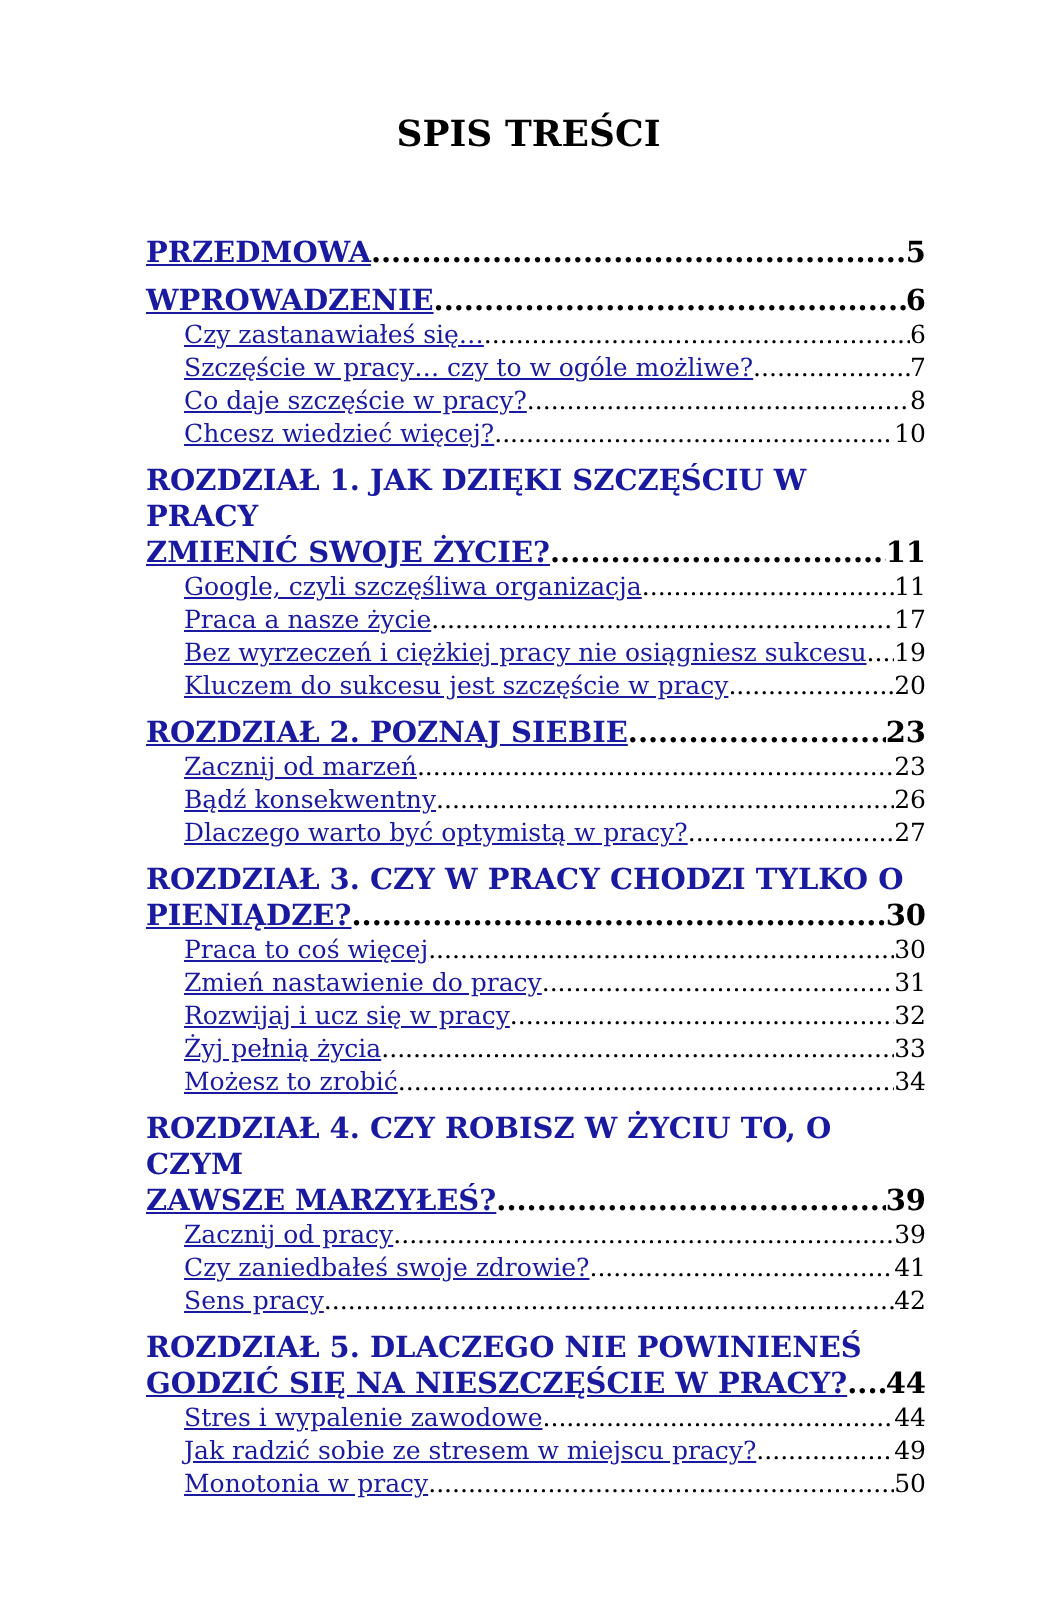SPIS TREŚCI
PRZEDMOWA 5
WPROWADZENIE 6
Czy zastanawiałeś się… 6
Szczęście w pracy… czy to w ogóle możliwe? 7
Co daje szczęście w pracy? 8
Chcesz wiedzieć więcej? 10
ROZDZIAŁ 1. JAK DZIĘKI SZCZĘŚCIU W PRACY
ZMIENIĆ SWOJE ŻYCIE? 11
Google, czyli szczęśliwa organizacja 11
Praca a nasze życie 17
Bez wyrzeczeń i ciężkiej pracy nie osiągniesz sukcesu 19
Kluczem do sukcesu jest szczęście w pracy 20
ROZDZIAŁ 2. POZNAJ SIEBIE 23
Zacznij od marzeń 23
Bądź konsekwentny 26
Dlaczego warto być optymistą w pracy? 27
ROZDZIAŁ 3. CZY W PRACY CHODZI TYLKO O
PIENIĄDZE? 30
Praca to coś więcej 30
Zmień nastawienie do pracy 31
Rozwijaj i ucz się w pracy 32
Żyj pełnią życia 33
Możesz to zrobić 34
ROZDZIAŁ 4. CZY ROBISZ W ŻYCIU TO, O CZYM
ZAWSZE MARZYŁEŚ? 39
Zacznij od pracy 39
Czy zaniedbałeś swoje zdrowie? 41
Sens pracy 42
ROZDZIAŁ 5. DLACZEGO NIE POWINIENEŚ
GODZIĆ SIĘ NA NIESZCZĘŚCIE W PRACY? 44
Stres i wypalenie zawodowe 44
Jak radzić sobie ze stresem w miejscu pracy? 49
Monotonia w pracy 50